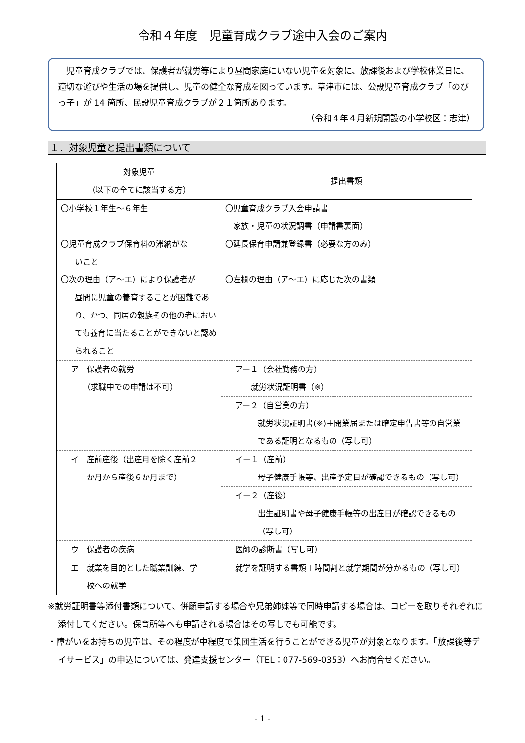令和４年度　児童育成クラブ途中入会のご案内
　児童育成クラブでは、保護者が就労等により昼間家庭にいない児童を対象に、放課後および学校休業日に、適切な遊びや生活の場を提供し、児童の健全な育成を図っています。草津市には、公設児童育成クラブ「のびっ子」が 14 箇所、民設児童育成クラブが２１箇所あります。
（令和４年４月新規開設の小学校区：志津）
１．対象児童と提出書類について
| 対象児童 （以下の全てに該当する方） | 提出書類 |
| --- | --- |
| 〇小学校１年生～６年生 〇児童育成クラブ保育料の滞納がな いこと 〇次の理由（ア～エ）により保護者が 昼間に児童の養育することが困難であり、かつ、同居の親族その他の者においても養育に当たることができないと認められること | 〇児童育成クラブ入会申請書 家族・児童の状況調書（申請書裏面） 〇延長保育申請兼登録書（必要な方のみ） 〇左欄の理由（ア～エ）に応じた次の書類 |
| ア 保護者の就労 （求職中での申請は不可） | アー１（会社勤務の方） 就労状況証明書（※） |
| | アー２（自営業の方） 就労状況証明書(※)＋開業届または確定申告書等の自営業である証明となるもの（写し可） |
| イ 産前産後（出産月を除く産前２ か月から産後６か月まで） | イー１（産前） 母子健康手帳等、出産予定日が確認できるもの（写し可） |
| | イー２（産後） 出生証明書や母子健康手帳等の出産日が確認できるもの（写し可） |
| ウ 保護者の疾病 | 医師の診断書（写し可） |
| エ 就業を目的とした職業訓練、学 校への就学 | 就学を証明する書類＋時間割と就学期間が分かるもの（写し可） |
※就労証明書等添付書類について、併願申請する場合や兄弟姉妹等で同時申請する場合は、コピーを取りそれぞれに添付してください。保育所等へも申請される場合はその写しでも可能です。
・障がいをお持ちの児童は、その程度が中程度で集団生活を行うことができる児童が対象となります。「放課後等デイサービス」の申込については、発達支援センター（TEL：077-569-0353）へお問合せください。
- 1 -